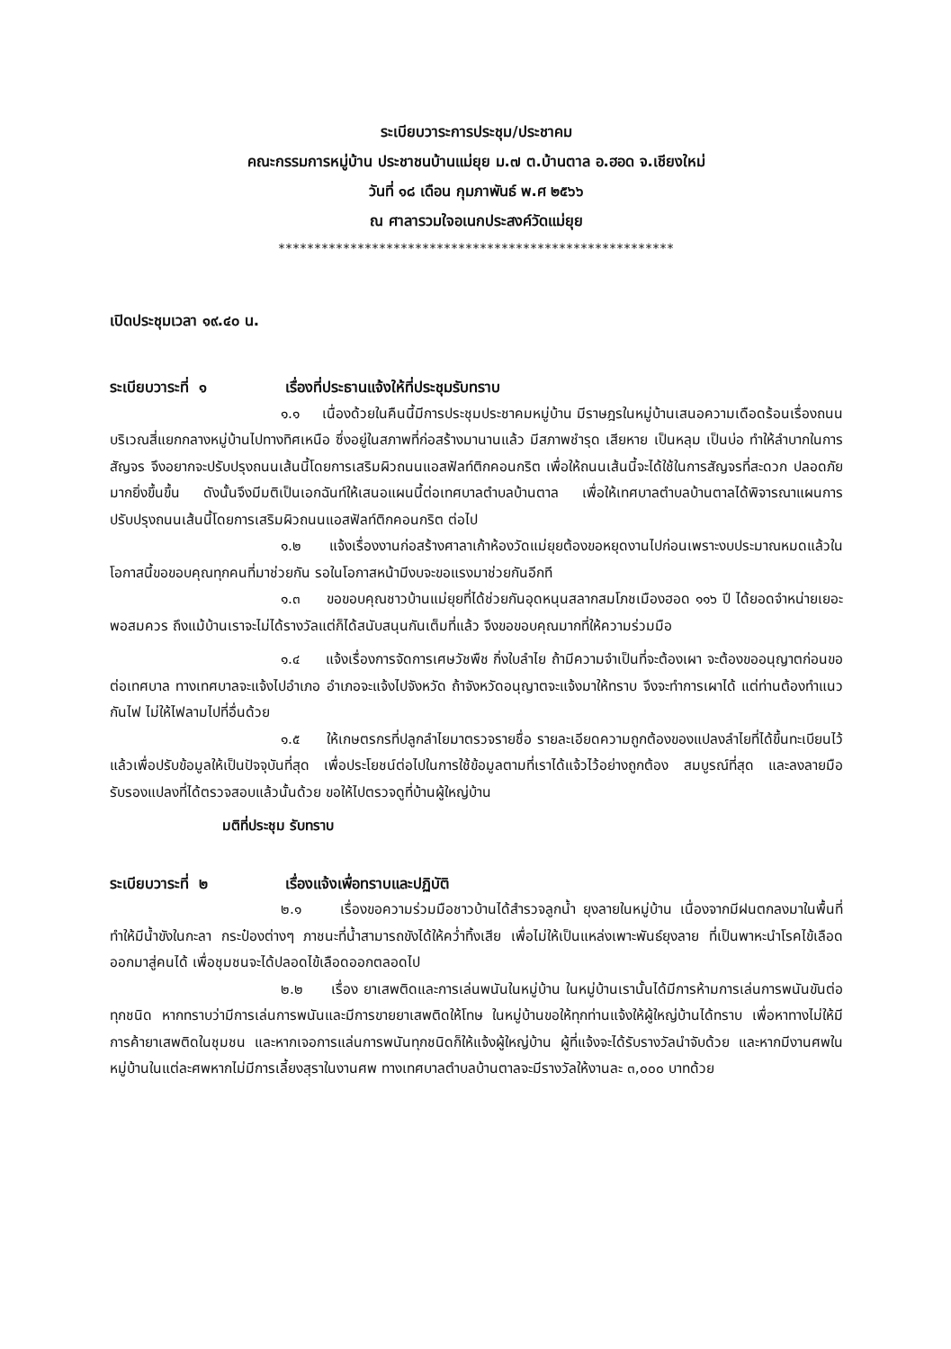ระเบียบวาระการประชุม/ประชาคม
คณะกรรมการหมู่บ้าน ประชาชนบ้านแม่ยุย ม.๗ ต.บ้านตาล อ.ฮอด จ.เชียงใหม่
วันที่ ๑๘ เดือน กุมภาพันธ์ พ.ศ ๒๕๖๖
ณ ศาลารวมใจอเนกประสงค์วัดแม่ยุย
*******************************************************
เปิดประชุมเวลา ๑๙.๔๐ น.
ระเบียบวาระที่ ๑ เรื่องที่ประธานแจ้งให้ที่ประชุมรับทราบ
๑.๑ เนื่องด้วยในคืนนี้มีการประชุมประชาคมหมู่บ้าน มีราษฎรในหมู่บ้านเสนอความเดือดร้อนเรื่องถนนบริเวณสี่แยกกลางหมู่บ้านไปทางทิศเหนือ ซึ่งอยู่ในสภาพที่ก่อสร้างมานานแล้ว มีสภาพชำรุด เสียหาย เป็นหลุม เป็นบ่อ ทำให้ลำบากในการสัญจร จึงอยากจะปรับปรุงถนนเส้นนี้โดยการเสริมผิวถนนแอสฟัลท์ติกคอนกริต เพื่อให้ถนนเส้นนี้จะได้ใช้ในการสัญจรที่สะดวก ปลอดภัยมากยิ่งขึ้นขึ้น ดังนั้นจึงมีมติเป็นเอกฉันท์ให้เสนอแผนนี้ต่อเทศบาลตำบลบ้านตาล เพื่อให้เทศบาลตำบลบ้านตาลได้พิจารณาแผนการปรับปรุงถนนเส้นนี้โดยการเสริมผิวถนนแอสฟัลท์ติกคอนกริต ต่อไป
๑.๒ แจ้งเรื่องงานก่อสร้างศาลาเก้าห้องวัดแม่ยุยต้องขอหยุดงานไปก่อนเพราะงบประมาณหมดแล้วในโอกาสนี้ขอขอบคุณทุกคนที่มาช่วยกัน รอในโอกาสหน้ามีงบจะขอแรงมาช่วยกันอีกที
๑.๓ ขอขอบคุณชาวบ้านแม่ยุยที่ได้ช่วยกันอุดหนุนสลากสมโภชเมืองฮอด ๑๑๖ ปี ได้ยอดจำหน่ายเยอะพอสมควร ถึงแม้บ้านเราจะไม่ได้รางวัลแต่ก็ได้สนับสนุนกันเต็มที่แล้ว จึงขอขอบคุณมากที่ให้ความร่วมมือ
๑.๔ แจ้งเรื่องการจัดการเศษวัชพืช กิ่งใบลำไย ถ้ามีความจำเป็นที่จะต้องเผา จะต้องขออนุญาตก่อนขอต่อเทศบาล ทางเทศบาลจะแจ้งไปอำเภอ อำเภอจะแจ้งไปจังหวัด ถ้าจังหวัดอนุญาตจะแจ้งมาให้ทราบ จึงจะทำการเผาได้ แต่ท่านต้องทำแนวกันไฟ ไม่ให้ไฟลามไปที่อื่นด้วย
๑.๕ ให้เกษตรกรที่ปลูกลำไยมาตรวจรายชื่อ รายละเอียดความถูกต้องของแปลงลำไยที่ได้ขึ้นทะเบียนไว้แล้วเพื่อปรับข้อมูลให้เป็นปัจจุบันที่สุด เพื่อประโยชน์ต่อไปในการใช้ข้อมูลตามที่เราได้แจ้วไว้อย่างถูกต้อง สมบูรณ์ที่สุด และลงลายมือรับรองแปลงที่ได้ตรวจสอบแล้วนั้นด้วย ขอให้ไปตรวจดูที่บ้านผู้ใหญ่บ้าน
มติที่ประชุม รับทราบ
ระเบียบวาระที่ ๒ เรื่องแจ้งเพื่อทราบและปฏิบัติ
๒.๑ เรื่องขอความร่วมมือชาวบ้านได้สำรวจลูกน้ำ ยุงลายในหมู่บ้าน เนื่องจากมีฝนตกลงมาในพื้นที่ทำให้มีน้ำขังในกะลา กระป๋องต่างๆ ภาชนะที่น้ำสามารถขังได้ให้คว่ำทิ้งเสีย เพื่อไม่ให้เป็นแหล่งเพาะพันธ์ยุงลาย ที่เป็นพาหะนำโรคไข้เลือดออกมาสู่คนได้ เพื่อชุมชนจะได้ปลอดไข้เลือดออกตลอดไป
๒.๒ เรื่อง ยาเสพติดและการเล่นพนันในหมู่บ้าน ในหมู่บ้านเรานั้นได้มีการห้ามการเล่นการพนันขันต่อ ทุกชนิด หากทราบว่ามีการเล่นการพนันและมีการขายยาเสพติดให้โทษ ในหมู่บ้านขอให้ทุกท่านแจ้งให้ผู้ใหญ่บ้านได้ทราบ เพื่อหาทางไม่ให้มีการค้ายาเสพติดในชุมชน และหากเจอการแล่นการพนันทุกชนิดก็ให้แจ้งผู้ใหญ่บ้าน ผู้ที่แจ้งจะได้รับรางวัลนำจับด้วย และหากมีงานศพในหมู่บ้านในแต่ละศพหากไม่มีการเลี้ยงสุราในงานศพ ทางเทศบาลตำบลบ้านตาลจะมีรางวัลให้งานละ ๓,๐๐๐ บาทด้วย